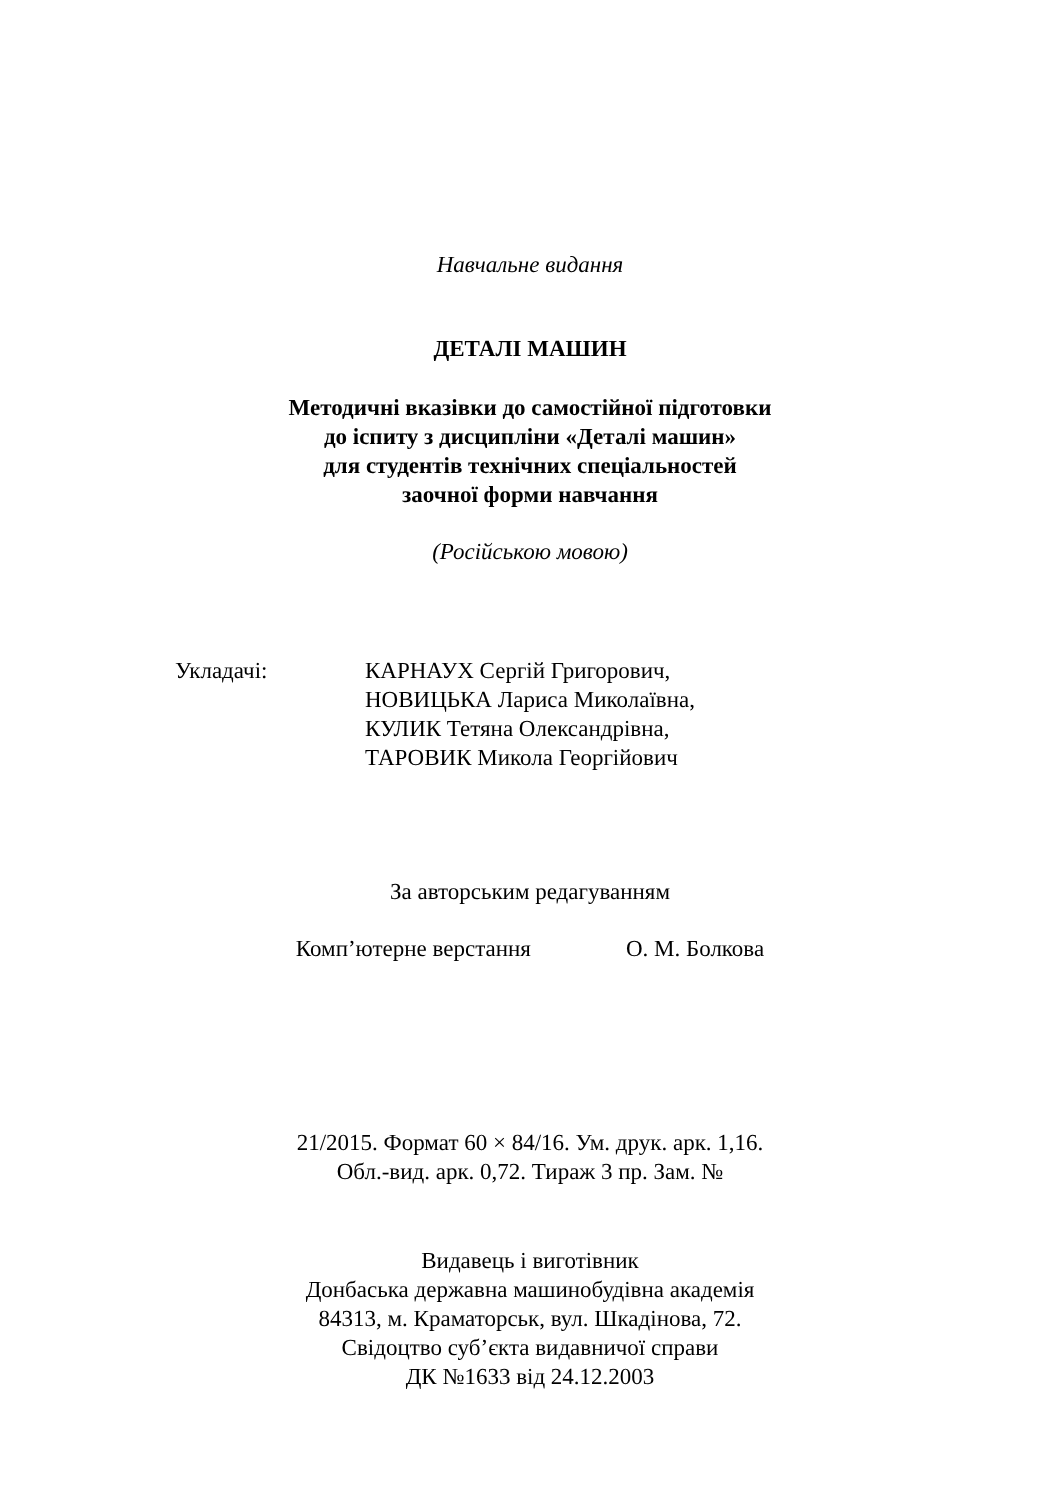Навчальне видання
ДЕТАЛІ МАШИН
Методичні вказівки до самостійної підготовки
до іспиту з дисципліни «Деталі машин»
для студентів технічних спеціальностей
заочної форми навчання
(Російською мовою)
Укладачі: КАРНАУХ Сергій Григорович,
НОВИЦЬКА Лариса Миколаївна,
КУЛИК Тетяна Олександрівна,
ТАРОВИК Микола Георгійович
За авторським редагуванням
Комп’ютерне верстання О. М. Болкова
21/2015. Формат 60 × 84/16. Ум. друк. арк. 1,16.
Обл.-вид. арк. 0,72. Тираж 3 пр. Зам. №
Видавець і виготівник
Донбаська державна машинобудівна академія
84313, м. Краматорськ, вул. Шкадінова, 72.
Свідоцтво суб’єкта видавничої справи
ДК №1633 від 24.12.2003